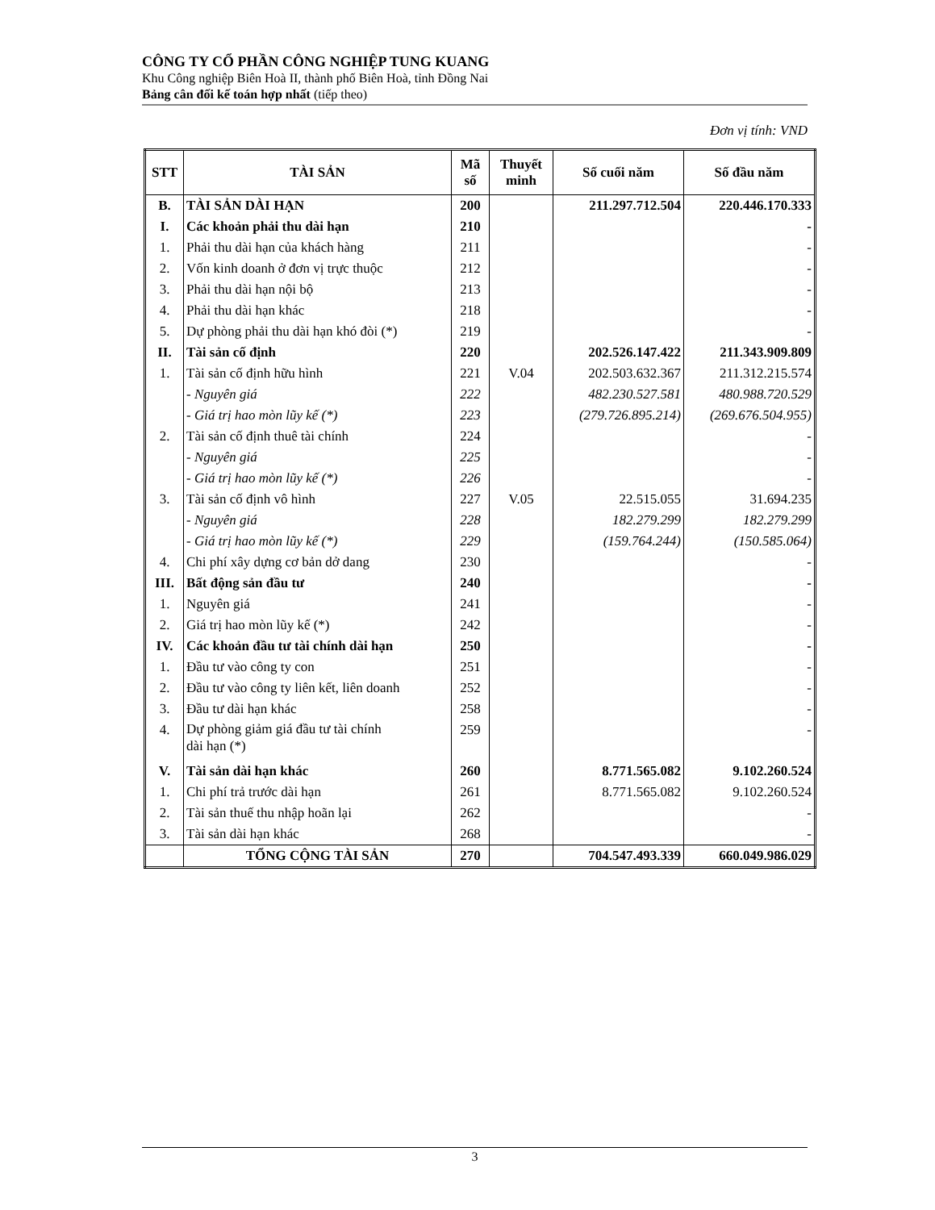CÔNG TY CỔ PHẦN CÔNG NGHIỆP TUNG KUANG
Khu Công nghiệp Biên Hoà II, thành phố Biên Hoà, tỉnh Đồng Nai
Bảng cân đối kế toán hợp nhất (tiếp theo)
Đơn vị tính: VND
| STT | TÀI SẢN | Mã số | Thuyết minh | Số cuối năm | Số đầu năm |
| --- | --- | --- | --- | --- | --- |
| B. | TÀI SẢN DÀI HẠN | 200 | | 211.297.712.504 | 220.446.170.333 |
| I. | Các khoản phải thu dài hạn | 210 | | | - |
| 1. | Phải thu dài hạn của khách hàng | 211 | | | - |
| 2. | Vốn kinh doanh ở đơn vị trực thuộc | 212 | | | - |
| 3. | Phải thu dài hạn nội bộ | 213 | | | - |
| 4. | Phải thu dài hạn khác | 218 | | | - |
| 5. | Dự phòng phải thu dài hạn khó đòi (*) | 219 | | | - |
| II. | Tài sản cố định | 220 | | 202.526.147.422 | 211.343.909.809 |
| 1. | Tài sản cố định hữu hình | 221 | V.04 | 202.503.632.367 | 211.312.215.574 |
| | - Nguyên giá | 222 | | 482.230.527.581 | 480.988.720.529 |
| | - Giá trị hao mòn lũy kế (*) | 223 | | (279.726.895.214) | (269.676.504.955) |
| 2. | Tài sản cố định thuê tài chính | 224 | | | - |
| | - Nguyên giá | 225 | | | - |
| | - Giá trị hao mòn lũy kế (*) | 226 | | | - |
| 3. | Tài sản cố định vô hình | 227 | V.05 | 22.515.055 | 31.694.235 |
| | - Nguyên giá | 228 | | 182.279.299 | 182.279.299 |
| | - Giá trị hao mòn lũy kế (*) | 229 | | (159.764.244) | (150.585.064) |
| 4. | Chi phí xây dựng cơ bản dở dang | 230 | | | - |
| III. | Bất động sản đầu tư | 240 | | | - |
| 1. | Nguyên giá | 241 | | | - |
| 2. | Giá trị hao mòn lũy kế (*) | 242 | | | - |
| IV. | Các khoản đầu tư tài chính dài hạn | 250 | | | - |
| 1. | Đầu tư vào công ty con | 251 | | | - |
| 2. | Đầu tư vào công ty liên kết, liên doanh | 252 | | | - |
| 3. | Đầu tư dài hạn khác | 258 | | | - |
| 4. | Dự phòng giảm giá đầu tư tài chính dài hạn (*) | 259 | | | - |
| V. | Tài sản dài hạn khác | 260 | | 8.771.565.082 | 9.102.260.524 |
| 1. | Chi phí trả trước dài hạn | 261 | | 8.771.565.082 | 9.102.260.524 |
| 2. | Tài sản thuế thu nhập hoãn lại | 262 | | | - |
| 3. | Tài sản dài hạn khác | 268 | | | - |
| | TỔNG CỘNG TÀI SẢN | 270 | | 704.547.493.339 | 660.049.986.029 |
3